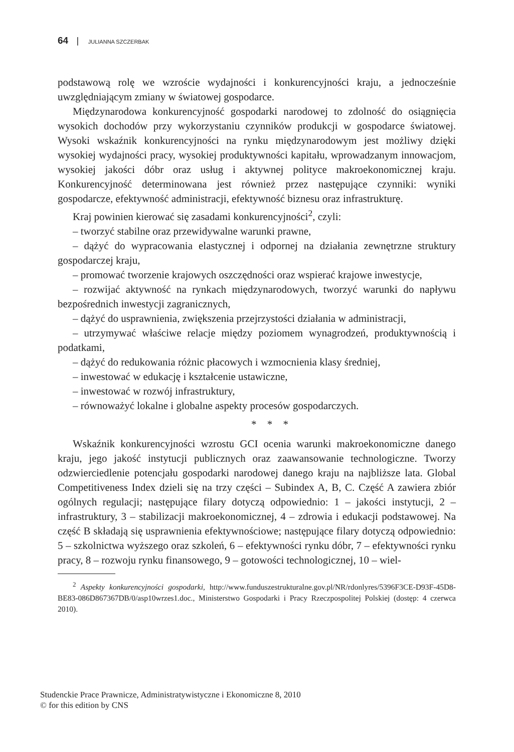64 | JULIANNA SZCZERBAK
podstawową rolę we wzroście wydajności i konkurencyjności kraju, a jednocześnie uwzględniającym zmiany w światowej gospodarce.
Międzynarodowa konkurencyjność gospodarki narodowej to zdolność do osiągnięcia wysokich dochodów przy wykorzystaniu czynników produkcji w gospodarce światowej. Wysoki wskaźnik konkurencyjności na rynku międzynarodowym jest możliwy dzięki wysokiej wydajności pracy, wysokiej produktywności kapitału, wprowadzanym innowacjom, wysokiej jakości dóbr oraz usług i aktywnej polityce makroekonomicznej kraju. Konkurencyjność determinowana jest również przez następujące czynniki: wyniki gospodarcze, efektywność administracji, efektywność biznesu oraz infrastrukturę.
Kraj powinien kierować się zasadami konkurencyjności<sup>2</sup>, czyli:
– tworzyć stabilne oraz przewidywalne warunki prawne,
– dążyć do wypracowania elastycznej i odpornej na działania zewnętrzne struktury gospodarczej kraju,
– promować tworzenie krajowych oszczędności oraz wspierać krajowe inwestycje,
– rozwijać aktywność na rynkach międzynarodowych, tworzyć warunki do napływu bezpośrednich inwestycji zagranicznych,
– dążyć do usprawnienia, zwiększenia przejrzystości działania w administracji,
– utrzymywać właściwe relacje między poziomem wynagrodzeń, produktywnością i podatkami,
– dążyć do redukowania różnic płacowych i wzmocnienia klasy średniej,
– inwestować w edukację i kształcenie ustawiczne,
– inwestować w rozwój infrastruktury,
– równoważyć lokalne i globalne aspekty procesów gospodarczych.
* * *
Wskaźnik konkurencyjności wzrostu GCI ocenia warunki makroekonomiczne danego kraju, jego jakość instytucji publicznych oraz zaawansowanie technologiczne. Tworzy odzwierciedlenie potencjału gospodarki narodowej danego kraju na najbliższe lata. Global Competitiveness Index dzieli się na trzy części – Subindex A, B, C. Część A zawiera zbiór ogólnych regulacji; następujące filary dotyczą odpowiednio: 1 – jakości instytucji, 2 – infrastruktury, 3 – stabilizacji makroekonomicznej, 4 – zdrowia i edukacji podstawowej. Na część B składają się usprawnienia efektywnościowe; następujące filary dotyczą odpowiednio: 5 – szkolnictwa wyższego oraz szkoleń, 6 – efektywności rynku dóbr, 7 – efektywności rynku pracy, 8 – rozwoju rynku finansowego, 9 – gotowości technologicznej, 10 – wiel-
<sup>2</sup> Aspekty konkurencyjności gospodarki, http://www.funduszestrukturalne.gov.pl/NR/rdonlyres/5396F3CE-D93F-45D8-BE83-086D867367DB/0/asp10wrzes1.doc., Ministerstwo Gospodarki i Pracy Rzeczpospolitej Polskiej (dostęp: 4 czerwca 2010).
Studenckie Prace Prawnicze, Administratywistyczne i Ekonomiczne 8, 2010
© for this edition by CNS